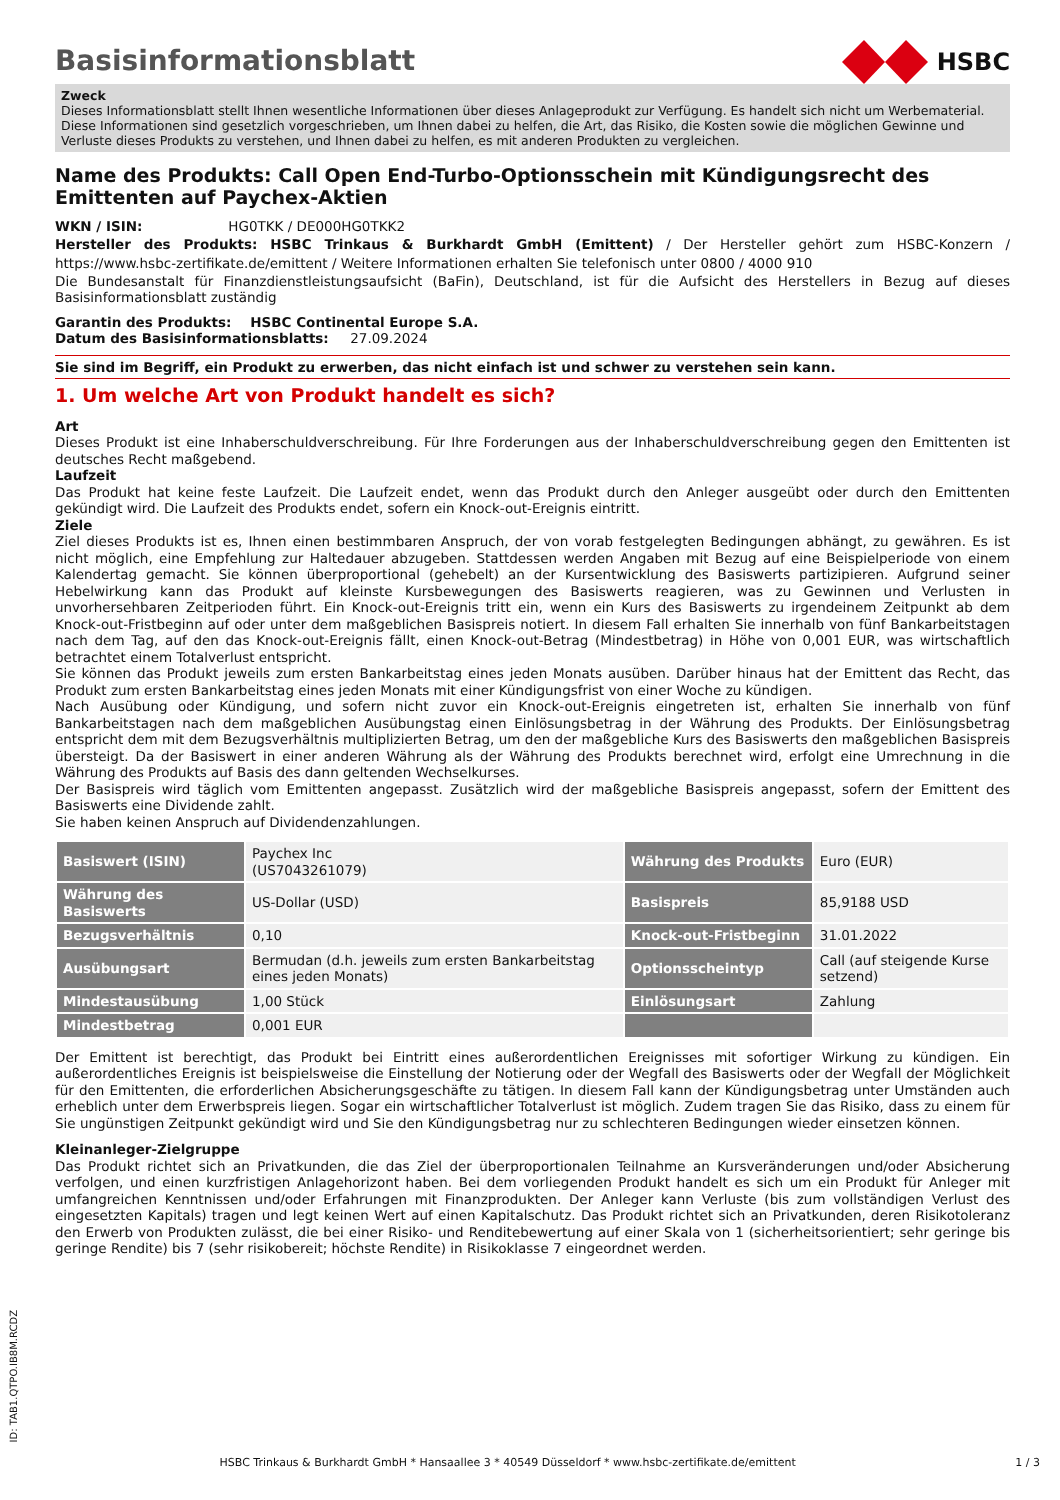Basisinformationsblatt
HSBC
Zweck
Dieses Informationsblatt stellt Ihnen wesentliche Informationen über dieses Anlageprodukt zur Verfügung. Es handelt sich nicht um Werbematerial. Diese Informationen sind gesetzlich vorgeschrieben, um Ihnen dabei zu helfen, die Art, das Risiko, die Kosten sowie die möglichen Gewinne und Verluste dieses Produkts zu verstehen, und Ihnen dabei zu helfen, es mit anderen Produkten zu vergleichen.
Name des Produkts: Call Open End-Turbo-Optionsschein mit Kündigungsrecht des Emittenten auf Paychex-Aktien
WKN / ISIN: HG0TKK / DE000HG0TKK2
Hersteller des Produkts: HSBC Trinkaus & Burkhardt GmbH (Emittent) / Der Hersteller gehört zum HSBC-Konzern / https://www.hsbc-zertifikate.de/emittent / Weitere Informationen erhalten Sie telefonisch unter 0800 / 4000 910
Die Bundesanstalt für Finanzdienstleistungsaufsicht (BaFin), Deutschland, ist für die Aufsicht des Herstellers in Bezug auf dieses Basisinformationsblatt zuständig
Garantin des Produkts: HSBC Continental Europe S.A.
Datum des Basisinformationsblatts: 27.09.2024
Sie sind im Begriff, ein Produkt zu erwerben, das nicht einfach ist und schwer zu verstehen sein kann.
1. Um welche Art von Produkt handelt es sich?
Art
Dieses Produkt ist eine Inhaberschuldverschreibung. Für Ihre Forderungen aus der Inhaberschuldverschreibung gegen den Emittenten ist deutsches Recht maßgebend.
Laufzeit
Das Produkt hat keine feste Laufzeit. Die Laufzeit endet, wenn das Produkt durch den Anleger ausgeübt oder durch den Emittenten gekündigt wird. Die Laufzeit des Produkts endet, sofern ein Knock-out-Ereignis eintritt.
Ziele
Ziel dieses Produkts ist es, Ihnen einen bestimmbaren Anspruch, der von vorab festgelegten Bedingungen abhängt, zu gewähren. Es ist nicht möglich, eine Empfehlung zur Haltedauer abzugeben. Stattdessen werden Angaben mit Bezug auf eine Beispielperiode von einem Kalendertag gemacht. Sie können überproportional (gehebelt) an der Kursentwicklung des Basiswerts partizipieren. Aufgrund seiner Hebelwirkung kann das Produkt auf kleinste Kursbewegungen des Basiswerts reagieren, was zu Gewinnen und Verlusten in unvorhersehbaren Zeitperioden führt. Ein Knock-out-Ereignis tritt ein, wenn ein Kurs des Basiswerts zu irgendeinem Zeitpunkt ab dem Knock-out-Fristbeginn auf oder unter dem maßgeblichen Basispreis notiert. In diesem Fall erhalten Sie innerhalb von fünf Bankarbeitstagen nach dem Tag, auf den das Knock-out-Ereignis fällt, einen Knock-out-Betrag (Mindestbetrag) in Höhe von 0,001 EUR, was wirtschaftlich betrachtet einem Totalverlust entspricht.
Sie können das Produkt jeweils zum ersten Bankarbeitstag eines jeden Monats ausüben. Darüber hinaus hat der Emittent das Recht, das Produkt zum ersten Bankarbeitstag eines jeden Monats mit einer Kündigungsfrist von einer Woche zu kündigen.
Nach Ausübung oder Kündigung, und sofern nicht zuvor ein Knock-out-Ereignis eingetreten ist, erhalten Sie innerhalb von fünf Bankarbeitstagen nach dem maßgeblichen Ausübungstag einen Einlösungsbetrag in der Währung des Produkts. Der Einlösungsbetrag entspricht dem mit dem Bezugsverhältnis multiplizierten Betrag, um den der maßgebliche Kurs des Basiswerts den maßgeblichen Basispreis übersteigt. Da der Basiswert in einer anderen Währung als der Währung des Produkts berechnet wird, erfolgt eine Umrechnung in die Währung des Produkts auf Basis des dann geltenden Wechselkurses.
Der Basispreis wird täglich vom Emittenten angepasst. Zusätzlich wird der maßgebliche Basispreis angepasst, sofern der Emittent des Basiswerts eine Dividende zahlt.
Sie haben keinen Anspruch auf Dividendenzahlungen.
| Basiswert (ISIN) | Paychex Inc (US7043261079) | Währung des Produkts | Euro (EUR) |
| Währung des Basiswerts | US-Dollar (USD) | Basispreis | 85,9188 USD |
| Bezugsverhältnis | 0,10 | Knock-out-Fristbeginn | 31.01.2022 |
| Ausübungsart | Bermudan (d.h. jeweils zum ersten Bankarbeitstag eines jeden Monats) | Optionsscheintyp | Call (auf steigende Kurse setzend) |
| Mindestausübung | 1,00 Stück | Einlösungsart | Zahlung |
| Mindestbetrag | 0,001 EUR | | |
Der Emittent ist berechtigt, das Produkt bei Eintritt eines außerordentlichen Ereignisses mit sofortiger Wirkung zu kündigen. Ein außerordentliches Ereignis ist beispielsweise die Einstellung der Notierung oder der Wegfall des Basiswerts oder der Wegfall der Möglichkeit für den Emittenten, die erforderlichen Absicherungsgeschäfte zu tätigen. In diesem Fall kann der Kündigungsbetrag unter Umständen auch erheblich unter dem Erwerbspreis liegen. Sogar ein wirtschaftlicher Totalverlust ist möglich. Zudem tragen Sie das Risiko, dass zu einem für Sie ungünstigen Zeitpunkt gekündigt wird und Sie den Kündigungsbetrag nur zu schlechteren Bedingungen wieder einsetzen können.
Kleinanleger-Zielgruppe
Das Produkt richtet sich an Privatkunden, die das Ziel der überproportionalen Teilnahme an Kursveränderungen und/oder Absicherung verfolgen, und einen kurzfristigen Anlagehorizont haben. Bei dem vorliegenden Produkt handelt es sich um ein Produkt für Anleger mit umfangreichen Kenntnissen und/oder Erfahrungen mit Finanzprodukten. Der Anleger kann Verluste (bis zum vollständigen Verlust des eingesetzten Kapitals) tragen und legt keinen Wert auf einen Kapitalschutz. Das Produkt richtet sich an Privatkunden, deren Risikotoleranz den Erwerb von Produkten zulässt, die bei einer Risiko- und Renditebewertung auf einer Skala von 1 (sicherheitsorientiert; sehr geringe bis geringe Rendite) bis 7 (sehr risikobereit; höchste Rendite) in Risikoklasse 7 eingeordnet werden.
ID: TAB1.QTPO.IB8M.RCDZ
HSBC Trinkaus & Burkhardt GmbH * Hansaallee 3 * 40549 Düsseldorf * www.hsbc-zertifikate.de/emittent 1 / 3